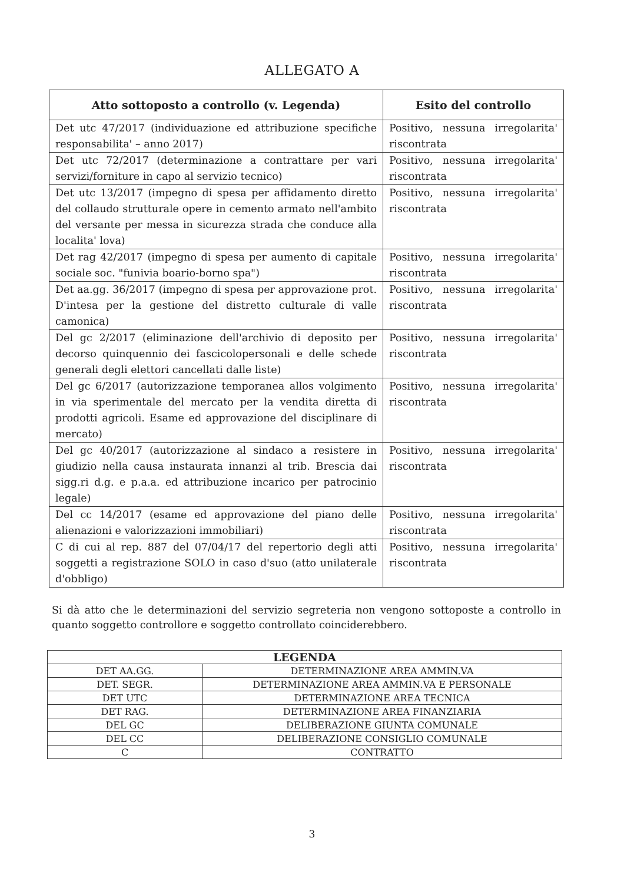ALLEGATO A
| Atto sottoposto a controllo (v. Legenda) | Esito del controllo |
| --- | --- |
| Det utc 47/2017 (individuazione ed attribuzione specifiche responsabilita' – anno 2017) | Positivo, nessuna irregolarita' riscontrata |
| Det utc 72/2017 (determinazione a contrattare per vari servizi/forniture in capo al servizio tecnico) | Positivo, nessuna irregolarita' riscontrata |
| Det utc 13/2017 (impegno di spesa per affidamento diretto del collaudo strutturale opere in cemento armato nell'ambito del versante per messa in sicurezza strada che conduce alla localita' lova) | Positivo, nessuna irregolarita' riscontrata |
| Det rag 42/2017 (impegno di spesa per aumento di capitale sociale soc. "funivia boario-borno spa") | Positivo, nessuna irregolarita' riscontrata |
| Det aa.gg. 36/2017 (impegno di spesa per approvazione prot. D'intesa per la gestione del distretto culturale di valle camonica) | Positivo, nessuna irregolarita' riscontrata |
| Del gc 2/2017 (eliminazione dell'archivio di deposito per decorso quinquennio dei fascicolopersonali e delle schede generali degli elettori cancellati dalle liste) | Positivo, nessuna irregolarita' riscontrata |
| Del gc 6/2017 (autorizzazione temporanea allos volgimento in via sperimentale del mercato per la vendita diretta di prodotti agricoli. Esame ed approvazione del disciplinare di mercato) | Positivo, nessuna irregolarita' riscontrata |
| Del gc 40/2017 (autorizzazione al sindaco a resistere in giudizio nella causa instaurata innanzi al trib. Brescia dai sigg.ri d.g. e p.a.a. ed attribuzione incarico per patrocinio legale) | Positivo, nessuna irregolarita' riscontrata |
| Del cc 14/2017 (esame ed approvazione del piano delle alienazioni e valorizzazioni immobiliari) | Positivo, nessuna irregolarita' riscontrata |
| C di cui al rep. 887 del 07/04/17 del repertorio degli atti soggetti a registrazione SOLO in caso d'suo (atto unilaterale d'obbligo) | Positivo, nessuna irregolarita' riscontrata |
Si dà atto che le determinazioni del servizio segreteria non vengono sottoposte a controllo in quanto soggetto controllore e soggetto controllato coinciderebbero.
| LEGENDA | |
| --- | --- |
| DET AA.GG. | DETERMINAZIONE AREA AMMIN.VA |
| DET. SEGR. | DETERMINAZIONE AREA AMMIN.VA E PERSONALE |
| DET UTC | DETERMINAZIONE AREA TECNICA |
| DET RAG. | DETERMINAZIONE AREA FINANZIARIA |
| DEL GC | DELIBERAZIONE GIUNTA COMUNALE |
| DEL CC | DELIBERAZIONE CONSIGLIO COMUNALE |
| C | CONTRATTO |
3